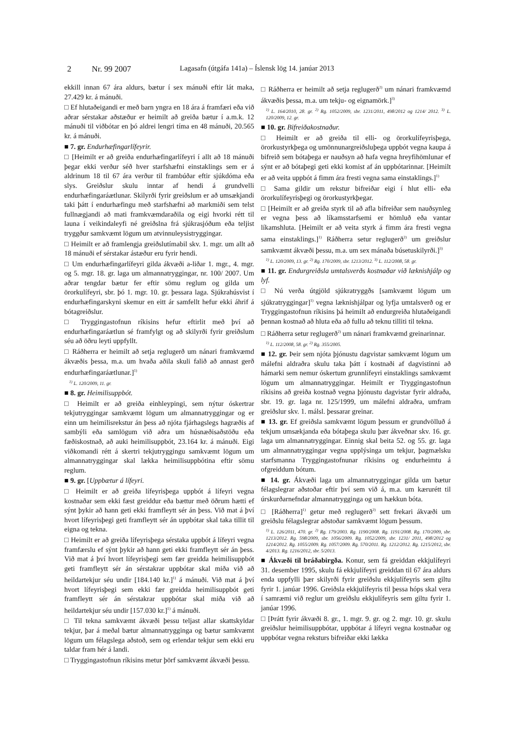2 Nr. 99 2007 Lagasafn (útgáfa 141a) – Íslensk lög 14. janúar 2013
ekkill innan 67 ára aldurs, bætur í sex mánuði eftir lát maka, 27.429 kr. á mánuði.
□ Ef hlutaðeigandi er með barn yngra en 18 ára á framfæri eða við aðrar sérstakar aðstæður er heimilt að greiða bætur í a.m.k. 12 mánuði til viðbótar en þó aldrei lengri tíma en 48 mánuði, 20.565 kr. á mánuði.
■ 7. gr. Endurhæfingarlífeyrir.
□ [Heimilt er að greiða endurhæfingarlífeyri í allt að 18 mánuði þegar ekki verður séð hver starfshæfni einstaklings sem er á aldrinum 18 til 67 ára verður til frambúðar eftir sjúkdóma eða slys. Greiðslur skulu inntar af hendi á grundvelli endurhæfingaráætlunar. Skilyrði fyrir greiðslum er að umsækjandi taki þátt í endurhæfingu með starfshæfni að markmiði sem telst fullnægjandi að mati framkvæmdaraðila og eigi hvorki rétt til launa í veikindaleyfi né greiðslna frá sjúkrasjóðum eða teljist tryggður samkvæmt lögum um atvinnuleysistryggingar.
□ Heimilt er að framlengja greiðslutímabil skv. 1. mgr. um allt að 18 mánuði ef sérstakar ástæður eru fyrir hendi.
□ Um endurhæfingarlífeyri gilda ákvæði a-liðar 1. mgr., 4. mgr. og 5. mgr. 18. gr. laga um almannatryggingar, nr. 100/ 2007. Um aðrar tengdar bætur fer eftir sömu reglum og gilda um örorkulífeyri, sbr. þó 1. mgr. 10. gr. þessara laga. Sjúkrahúsvist í endurhæfingarskyni skemur en eitt ár samfellt hefur ekki áhrif á bótagreiðslur.
□ Tryggingastofnun ríkisins hefur eftirlit með því að endurhæfingaráætlun sé framfylgt og að skilyrði fyrir greiðslum séu að öðru leyti uppfyllt.
□ Ráðherra er heimilt að setja reglugerð um nánari framkvæmd ákvæðis þessa, m.a. um hvaða aðila skuli falið að annast gerð endurhæfingaráætlunar.]<sup>1)</sup>
<sup>1)</sup> L. 120/2009, 11. gr.
■ 8. gr. Heimilisuppbót.
□ Heimilt er að greiða einhleypingi, sem nýtur óskertrar tekjutryggingar samkvæmt lögum um almannatryggingar og er einn um heimilisrekstur án þess að njóta fjárhagslegs hagræðis af sambýli eða samlögum við aðra um húsnæðisaðstöðu eða fæðiskostnað, að auki heimilisuppbót, 23.164 kr. á mánuði. Eigi viðkomandi rétt á skertri tekjutryggingu samkvæmt lögum um almannatryggingar skal lækka heimilisuppbótina eftir sömu reglum.
■ 9. gr. [Uppbætur á lífeyri.
□ Heimilt er að greiða lífeyrisþega uppbót á lífeyri vegna kostnaðar sem ekki fæst greiddur eða bættur með öðrum hætti ef sýnt þykir að hann geti ekki framfleytt sér án þess. Við mat á því hvort lífeyrisþegi geti framfleytt sér án uppbótar skal taka tillit til eigna og tekna.
□ Heimilt er að greiða lífeyrisþega sérstaka uppbót á lífeyri vegna framfærslu ef sýnt þykir að hann geti ekki framfleytt sér án þess. Við mat á því hvort lífeyrisþegi sem fær greidda heimilisuppbót geti framfleytt sér án sérstakrar uppbótar skal miða við að heildartekjur séu undir [184.140 kr.]<sup>1)</sup> á mánuði. Við mat á því hvort lífeyrisþegi sem ekki fær greidda heimilisuppbót geti framfleytt sér án sérstakrar uppbótar skal miða við að heildartekjur séu undir [157.030 kr.]<sup>1)</sup> á mánuði.
□ Til tekna samkvæmt ákvæði þessu teljast allar skattskyldar tekjur, þar á meðal bætur almannatrygginga og bætur samkvæmt lögum um félagslega aðstoð, sem og erlendar tekjur sem ekki eru taldar fram hér á landi.
□ Tryggingastofnun ríkisins metur þörf samkvæmt ákvæði þessu.
□ Ráðherra er heimilt að setja reglugerð<sup>2)</sup> um nánari framkvæmd ákvæðis þessa, m.a. um tekju- og eignamörk.]<sup>3)</sup>
<sup>1)</sup> L. 164/2010, 28. gr. <sup>2)</sup> Rg. 1052/2009, sbr. 1231/2011, 498/2012 og 1214/ 2012. <sup>3)</sup> L. 120/2009, 12. gr.
■ 10. gr. Bifreiðakostnaður.
□ Heimilt er að greiða til elli- og örorkulífeyrisþega, örorkustyrkþega og umönnunargreiðsluþega uppbót vegna kaupa á bifreið sem bótaþega er nauðsyn að hafa vegna hreyfihömlunar ef sýnt er að bótaþegi geti ekki komist af án uppbótarinnar. [Heimilt er að veita uppbót á fimm ára fresti vegna sama einstaklings.]<sup>1)</sup>
□ Sama gildir um rekstur bifreiðar eigi í hlut elli- eða örorkulífeyrisþegi og örorkustyrkþegar.
□ [Heimilt er að greiða styrk til að afla bifreiðar sem nauðsynleg er vegna þess að líkamsstarfsemi er hömluð eða vantar líkamshluta. [Heimilt er að veita styrk á fimm ára fresti vegna sama einstaklings.]<sup>1)</sup> Ráðherra setur reglugerð<sup>2)</sup> um greiðslur samkvæmt ákvæði þessu, m.a. um sex mánaða búsetuskilyrði.]<sup>3)</sup>
<sup>1)</sup> L. 120/2009, 13. gr. <sup>2)</sup> Rg. 170/2009, sbr. 1213/2012. <sup>3)</sup> L. 112/2008, 58. gr.
■ 11. gr. Endurgreiðsla umtalsverðs kostnaðar við læknishjálp og lyf.
□ Nú verða útgjöld sjúkratryggðs [samkvæmt lögum um sjúkratryggingar]<sup>1)</sup> vegna læknishjálpar og lyfja umtalsverð og er Tryggingastofnun ríkisins þá heimilt að endurgreiða hlutaðeigandi þennan kostnað að hluta eða að fullu að teknu tilliti til tekna.
□ Ráðherra setur reglugerð<sup>2)</sup> um nánari framkvæmd greinarinnar.
<sup>1)</sup> L. 112/2008, 58. gr. <sup>2)</sup> Rg. 355/2005.
■ 12. gr. Þeir sem njóta þjónustu dagvistar samkvæmt lögum um málefni aldraðra skulu taka þátt í kostnaði af dagvistinni að hámarki sem nemur óskertum grunnlífeyri einstaklings samkvæmt lögum um almannatryggingar. Heimilt er Tryggingastofnun ríkisins að greiða kostnað vegna þjónustu dagvistar fyrir aldraða, sbr. 19. gr. laga nr. 125/1999, um málefni aldraðra, umfram greiðslur skv. 1. málsl. þessarar greinar.
■ 13. gr. Ef greiðsla samkvæmt lögum þessum er grundvölluð á tekjum umsækjanda eða bótaþega skulu þær ákveðnar skv. 16. gr. laga um almannatryggingar. Einnig skal beita 52. og 55. gr. laga um almannatryggingar vegna upplýsinga um tekjur, þagmælsku starfsmanna Tryggingastofnunar ríkisins og endurheimtu á ofgreiddum bótum.
■ 14. gr. Ákvæði laga um almannatryggingar gilda um bætur félagslegrar aðstoðar eftir því sem við á, m.a. um kærurétt til úrskurðarnefndar almannatrygginga og um hækkun bóta.
□ [Ráðherra]<sup>1)</sup> getur með reglugerð<sup>2)</sup> sett frekari ákvæði um greiðslu félagslegrar aðstoðar samkvæmt lögum þessum.
<sup>1)</sup> L. 126/2011, 470. gr. <sup>2)</sup> Rg. 179/2003. Rg. 1190/2008. Rg. 1191/2008. Rg. 170/2009, sbr. 1213/2012. Rg. 598/2009, sbr. 1056/2009. Rg. 1052/2009, sbr. 1231/ 2011, 498/2012 og 1214/2012. Rg. 1055/2009. Rg. 1057/2009. Rg. 570/2011. Rg. 1212/2012. Rg. 1215/2012, sbr. 4/2013. Rg. 1216/2012, sbr. 5/2013.
■ Ákvæði til bráðabirgða. Konur, sem fá greiddan ekkjulífeyri 31. desember 1995, skulu fá ekkjulífeyri greiddan til 67 ára aldurs enda uppfylli þær skilyrði fyrir greiðslu ekkjulífeyris sem giltu fyrir 1. janúar 1996. Greiðsla ekkjulífeyris til þessa hóps skal vera í samræmi við reglur um greiðslu ekkjulífeyris sem giltu fyrir 1. janúar 1996.
□ [Þrátt fyrir ákvæði 8. gr., 1. mgr. 9. gr. og 2. mgr. 10. gr. skulu greiðslur heimilisuppbótar, uppbótar á lífeyri vegna kostnaðar og uppbótar vegna reksturs bifreiðar ekki lækka